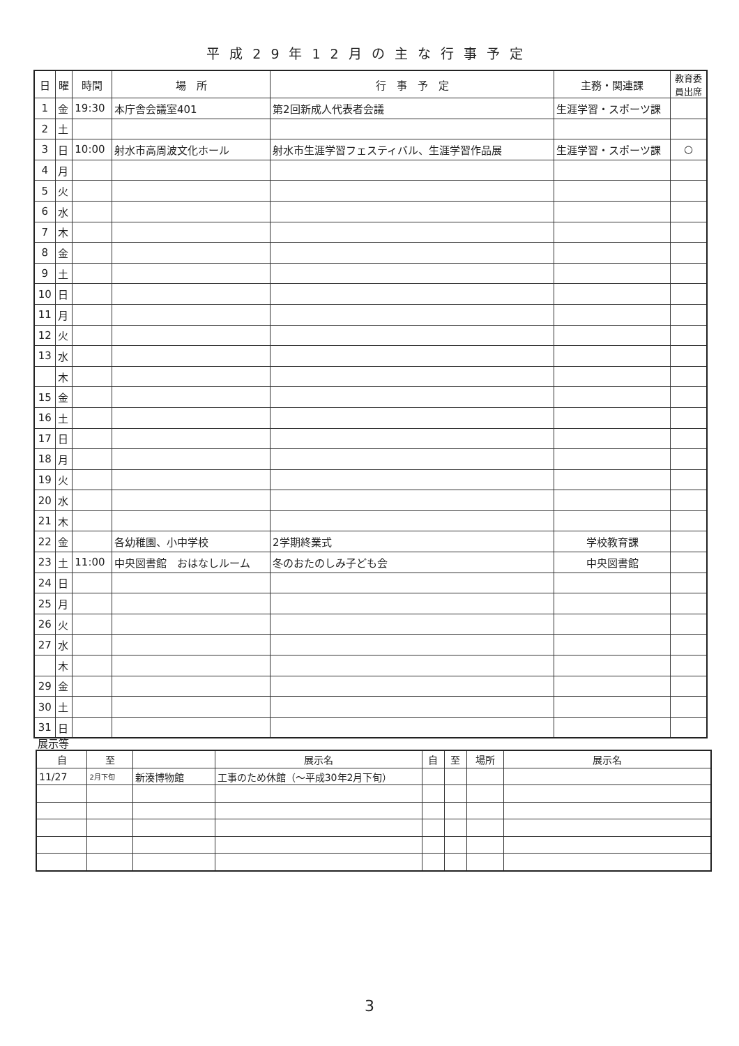平成29年12月の主な行事予定
| 日 | 曜 | 時間 | 場 所 | 行 事 予 定 | 主務・関連課 | 教育委 員出席 |
| --- | --- | --- | --- | --- | --- | --- |
| 1 | 金 | 19:30 | 本庁舎会議室401 | 第2回新成人代表者会議 | 生涯学習・スポーツ課 | |
| 2 | 土 | | | | | |
| 3 | 日 | 10:00 | 射水市高周波文化ホール | 射水市生涯学習フェスティバル、生涯学習作品展 | 生涯学習・スポーツ課 | ○ |
| 4 | 月 | | | | | |
| 5 | 火 | | | | | |
| 6 | 水 | | | | | |
| 7 | 木 | | | | | |
| 8 | 金 | | | | | |
| 9 | 土 | | | | | |
| 10 | 日 | | | | | |
| 11 | 月 | | | | | |
| 12 | 火 | | | | | |
| 13 | 水 | | | | | |
| | 木 | | | | | |
| 15 | 金 | | | | | |
| 16 | 土 | | | | | |
| 17 | 日 | | | | | |
| 18 | 月 | | | | | |
| 19 | 火 | | | | | |
| 20 | 水 | | | | | |
| 21 | 木 | | | | | |
| 22 | 金 | | 各幼稚園、小中学校 | 2学期終業式 | 学校教育課 | |
| 23 | 土 | 11:00 | 中央図書館 おはなしルーム | 冬のおたのしみ子ども会 | 中央図書館 | |
| 24 | 日 | | | | | |
| 25 | 月 | | | | | |
| 26 | 火 | | | | | |
| 27 | 水 | | | | | |
| | 木 | | | | | |
| 29 | 金 | | | | | |
| 30 | 土 | | | | | |
| 31 | 日 | | | | | |
展示等
| 自 | 至 | | 展示名 | 自 | 至 | 場所 | 展示名 |
| --- | --- | --- | --- | --- | --- | --- | --- |
| 11/27 | 2月下旬 | 新湊博物館 | 工事のため休館（～平成30年2月下旬） | | | | |
3